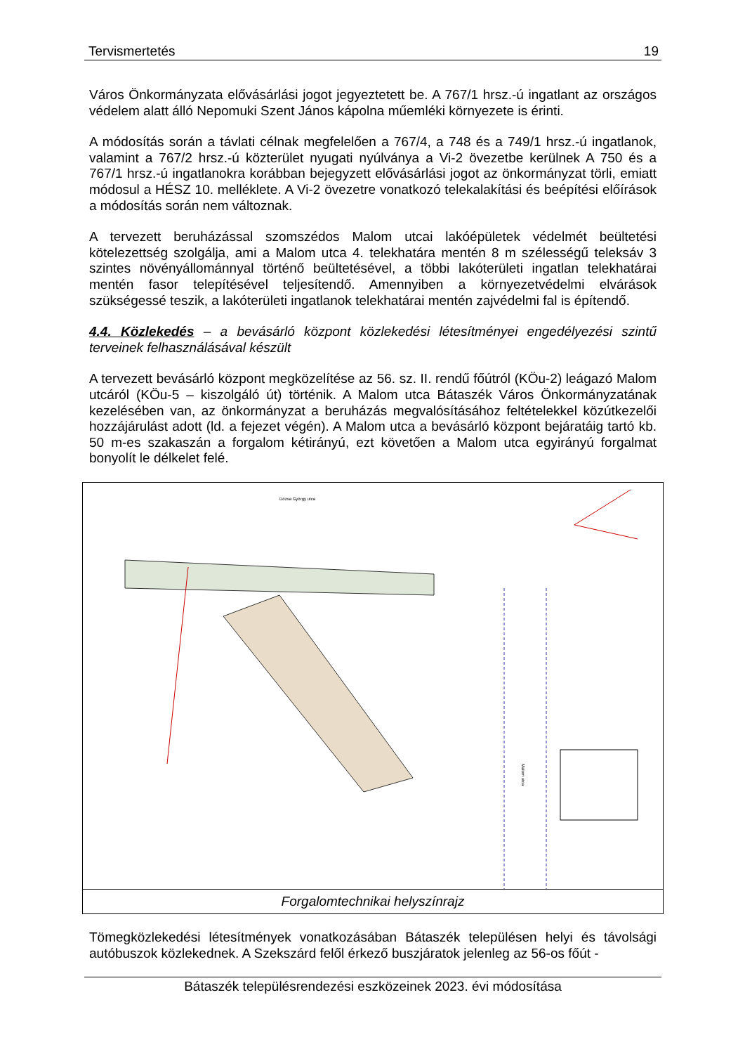Tervismertetés 19
Város Önkormányzata elővásárlási jogot jegyeztetett be. A 767/1 hrsz.-ú ingatlant az országos védelem alatt álló Nepomuki Szent János kápolna műemléki környezete is érinti.
A módosítás során a távlati célnak megfelelően a 767/4, a 748 és a 749/1 hrsz.-ú ingatlanok, valamint a 767/2 hrsz.-ú közterület nyugati nyúlványa a Vi-2 övezetbe kerülnek A 750 és a 767/1 hrsz.-ú ingatlanokra korábban bejegyzett elővásárlási jogot az önkormányzat törli, emiatt módosul a HÉSZ 10. melléklete. A Vi-2 övezetre vonatkozó telekalakítási és beépítési előírások a módosítás során nem változnak.
A tervezett beruházással szomszédos Malom utcai lakóépületek védelmét beültetési kötelezettség szolgálja, ami a Malom utca 4. telekhatára mentén 8 m szélességű teleksáv 3 szintes növényállománnyal történő beültetésével, a többi lakóterületi ingatlan telekhatárai mentén fasor telepítésével teljesítendő. Amennyiben a környezetvédelmi elvárások szükségessé teszik, a lakóterületi ingatlanok telekhatárai mentén zajvédelmi fal is építendő.
4.4. Közlekedés – a bevásárló központ közlekedési létesítményei engedélyezési szintű terveinek felhasználásával készült
A tervezett bevásárló központ megközelítése az 56. sz. II. rendű főútról (KÖu-2) leágazó Malom utcáról (KÖu-5 – kiszolgáló út) történik. A Malom utca Bátaszék Város Önkormányzatának kezelésében van, az önkormányzat a beruházás megvalósításához feltételekkel közútkezelői hozzájárulást adott (ld. a fejezet végén). A Malom utca a bevásárló központ bejáratáig tartó kb. 50 m-es szakaszán a forgalom kétirányú, ezt követően a Malom utca egyirányú forgalmat bonyolít le délkelet felé.
Dózsa György utca
Malom utca
Forgalomtechnikai helyszínrajz
Tömegközlekedési létesítmények vonatkozásában Bátaszék településen helyi és távolsági autóbuszok közlekednek. A Szekszárd felől érkező buszjáratok jelenleg az 56-os főút -
Bátaszék településrendezési eszközeinek 2023. évi módosítása